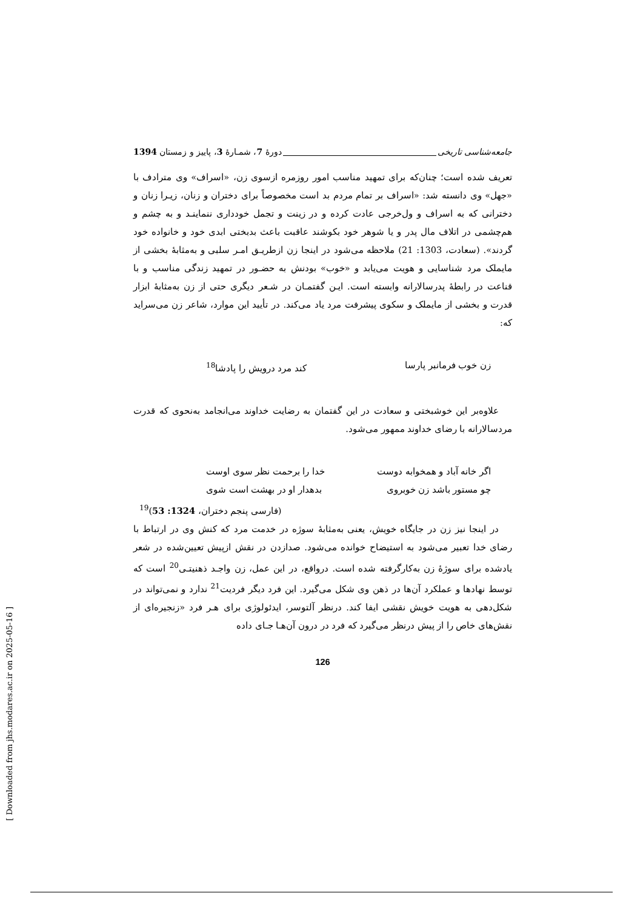جامعه‌شناسی تاریخی دورهٔ 7، شمـارهٔ 3، پاییز و زمستان 1394
تعریف شده است؛ چنان‌که برای تمهید مناسب امور روزمره ازسوی زن، «اسراف» وی مترادف با «جهل» وی دانسته شد: «اسراف بر تمام مردم بد است مخصوصاً برای دختران و زنان، زیـرا زنان و دخترانی که به اسراف و ول‌خرجی عادت کرده و در زینت و تجمل خودداری ننماینـد و به چشم و هم‌چشمی در اتلاف مال پدر و یا شوهر خود بکوشند عاقبت باعث بدبختی ابدی خود و خانواده خود گردند». (سعادت، 1303: 21) ملاحظه می‌شود در اینجا زن ازطریـق امـر سلبی و به‌مثابهٔ بخشی از مایملک مرد شناسایی و هویت می‌یابد و «خوب» بودنش به حضـور در تمهید زندگی مناسب و با قناعت در رابطهٔ پدرسالارانه وابسته است. ایـن گفتمـان در شـعر دیگری حتی از زن به‌مثابهٔ ابزار قدرت و بخشی از مایملک و سکوی پیشرفت مرد یاد می‌کند. در تأیید این موارد، شاعر زن می‌سراید که:
زن خوب فرمانبر پارسا کند مرد درویش را پادشا<sup>18</sup>
علاوه‌بر این خوشبختی و سعادت در این گفتمان به رضایت خداوند می‌انجامد به‌نحوی که قدرت مردسالارانه با رضای خداوند ممهور می‌شود.
اگر خانه آباد و همخوابه دوست خدا را برحمت نظر سوی اوست
چو مستور باشد زن خوبروی بدهدار او در بهشت است شوی
(فارسی پنجم دختران، 1324: 53)<sup>19</sup>
در اینجا نیز زن در جایگاه خویش، یعنی به‌مثابهٔ سوژه در خدمت مرد که کنش وی در ارتباط با رضای خدا تعبیر می‌شود به استیضاح خوانده می‌شود. صدازدن در نقش ازپیش تعیین‌شده در شعر یادشده برای سوژهٔ زن به‌کارگرفته شده است. درواقع، در این عمل، زن واجـد ذهنیتـی<sup>20</sup> است که توسط نهادها و عملکرد آن‌ها در ذهن وی شکل می‌گیرد. این فرد دیگر فردیت<sup>21</sup> ندارد و نمی‌تواند در شکل‌دهی به هویت خویش نقشی ایفا کند. درنظر آلتوسر، ایدئولوژی برای هـر فرد «زنجیره‌ای از نقش‌های خاص را از پیش درنظر می‌گیرد که فرد در درون آن‌هـا جـای داده
126
[ Downloaded from jhs.modares.ac.ir on 2025-05-16 ]